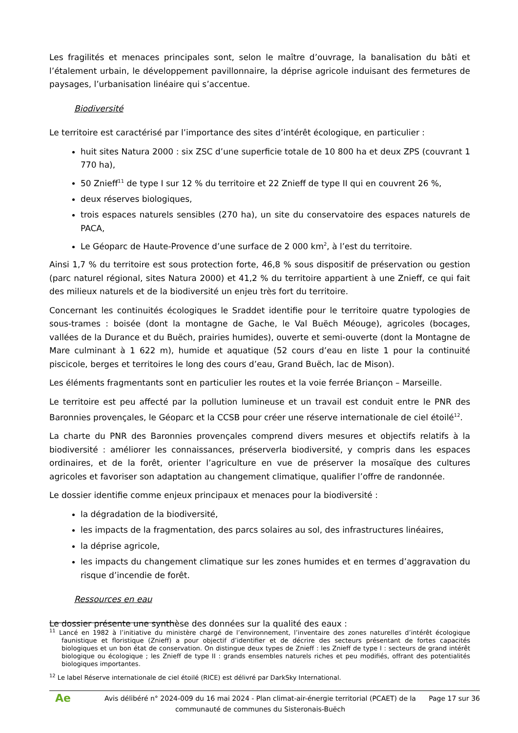Les fragilités et menaces principales sont, selon le maître d’ouvrage, la banalisation du bâti et l’étalement urbain, le développement pavillonnaire, la déprise agricole induisant des fermetures de paysages, l’urbanisation linéaire qui s’accentue.
Biodiversité
Le territoire est caractérisé par l’importance des sites d’intérêt écologique, en particulier :
huit sites Natura 2000 : six ZSC d’une superficie totale de 10 800 ha et deux ZPS (couvrant 1 770 ha),
50 Znieff<sup>11</sup> de type I sur 12 % du territoire et 22 Znieff de type II qui en couvrent 26 %,
deux réserves biologiques,
trois espaces naturels sensibles (270 ha), un site du conservatoire des espaces naturels de PACA,
Le Géoparc de Haute-Provence d’une surface de 2 000 km<sup>2</sup>, à l’est du territoire.
Ainsi 1,7 % du territoire est sous protection forte, 46,8 % sous dispositif de préservation ou gestion (parc naturel régional, sites Natura 2000) et 41,2 % du territoire appartient à une Znieff, ce qui fait des milieux naturels et de la biodiversité un enjeu très fort du territoire.
Concernant les continuités écologiques le Sraddet identifie pour le territoire quatre typologies de sous-trames : boisée (dont la montagne de Gache, le Val Buëch Méouge), agricoles (bocages, vallées de la Durance et du Buëch, prairies humides), ouverte et semi-ouverte (dont la Montagne de Mare culminant à 1 622 m), humide et aquatique (52 cours d’eau en liste 1 pour la continuité piscicole, berges et territoires le long des cours d’eau, Grand Buëch, lac de Mison).
Les éléments fragmentants sont en particulier les routes et la voie ferrée Briançon – Marseille.
Le territoire est peu affecté par la pollution lumineuse et un travail est conduit entre le PNR des Baronnies provençales, le Géoparc et la CCSB pour créer une réserve internationale de ciel étoilé<sup>12</sup>.
La charte du PNR des Baronnies provençales comprend divers mesures et objectifs relatifs à la biodiversité : améliorer les connaissances, préserverla biodiversité, y compris dans les espaces ordinaires, et de la forêt, orienter l’agriculture en vue de préserver la mosaïque des cultures agricoles et favoriser son adaptation au changement climatique, qualifier l’offre de randonnée.
Le dossier identifie comme enjeux principaux et menaces pour la biodiversité :
la dégradation de la biodiversité,
les impacts de la fragmentation, des parcs solaires au sol, des infrastructures linéaires,
la déprise agricole,
les impacts du changement climatique sur les zones humides et en termes d’aggravation du risque d’incendie de forêt.
Ressources en eau
Le dossier présente une synthèse des données sur la qualité des eaux :
<sup>11</sup> Lancé en 1982 à l’initiative du ministère chargé de l’environnement, l’inventaire des zones naturelles d’intérêt écologique faunistique et floristique (Znieff) a pour objectif d’identifier et de décrire des secteurs présentant de fortes capacités biologiques et un bon état de conservation. On distingue deux types de Znieff : les Znieff de type I : secteurs de grand intérêt biologique ou écologique ; les Znieff de type II : grands ensembles naturels riches et peu modifiés, offrant des potentialités biologiques importantes.
<sup>12</sup> Le label Réserve internationale de ciel étoilé (RICE) est délivré par DarkSky International.
Ae
Avis délibéré n° 2024-009 du 16 mai 2024 - Plan climat-air-énergie territorial (PCAET) de la communauté de communes du Sisteronais-Buëch
Page 17 sur 36